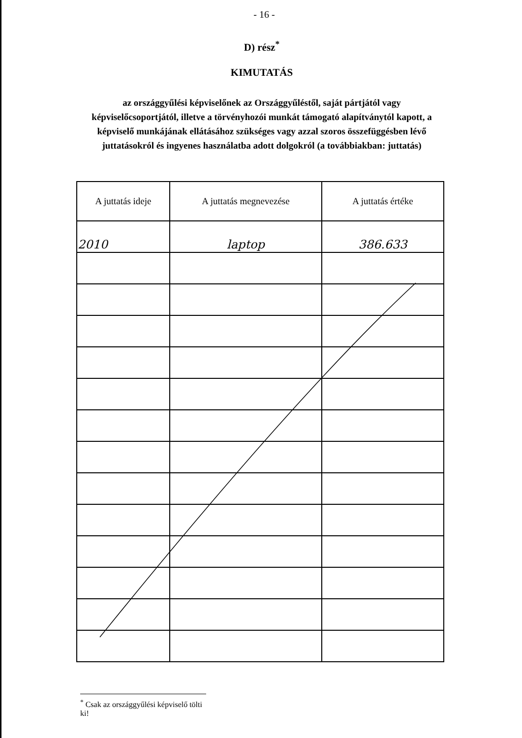- 16 -
D) rész<sup>*</sup>
KIMUTATÁS
az országgyűlési képviselőnek az Országgyűléstől, saját pártjától vagy képviselőcsoportjától, illetve a törvényhozói munkát támogató alapítványtól kapott, a képviselő munkájának ellátásához szükséges vagy azzal szoros összefüggésben lévő juttatásokról és ingyenes használatba adott dolgokról (a továbbiakban: juttatás)
| A juttatás ideje | A juttatás megnevezése | A juttatás értéke |
| --- | --- | --- |
| 2010 | laptop | 386.633 |
<sup>*</sup> Csak az országgyűlési képviselő tölti ki!